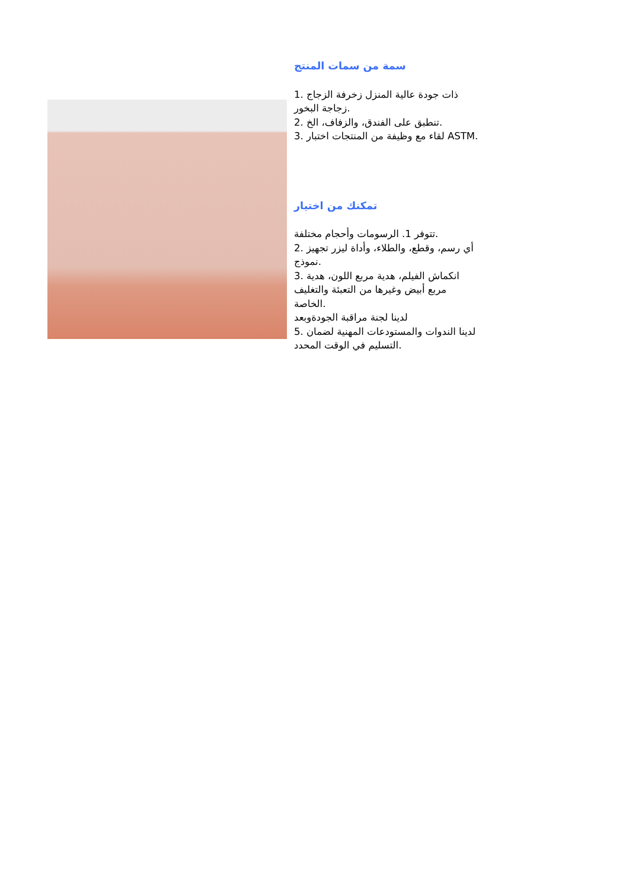سمة من سمات المنتج
1. ذات جودة عالية المنزل زخرفة الزجاج
زجاجة البخور.
2. تنطبق على الفندق، والزفاف، الخ.
3. لقاء مع وظيفة من المنتجات اختبار ASTM.
تمكنك من اختيار
تتوفر 1. الرسومات وأحجام مختلفة.
2. أي رسم، وقطع، والطلاء، وأداة ليزر تجهيز
نموذج.
3. انكماش الفيلم، هدية مربع اللون، هدية
مربع أبيض وغيرها من التعبئة والتغليف
الخاصة.
لدينا لجنة مراقبة الجودةوبعد
5. لدينا الندوات والمستودعات المهنية لضمان
التسليم في الوقت المحدد.